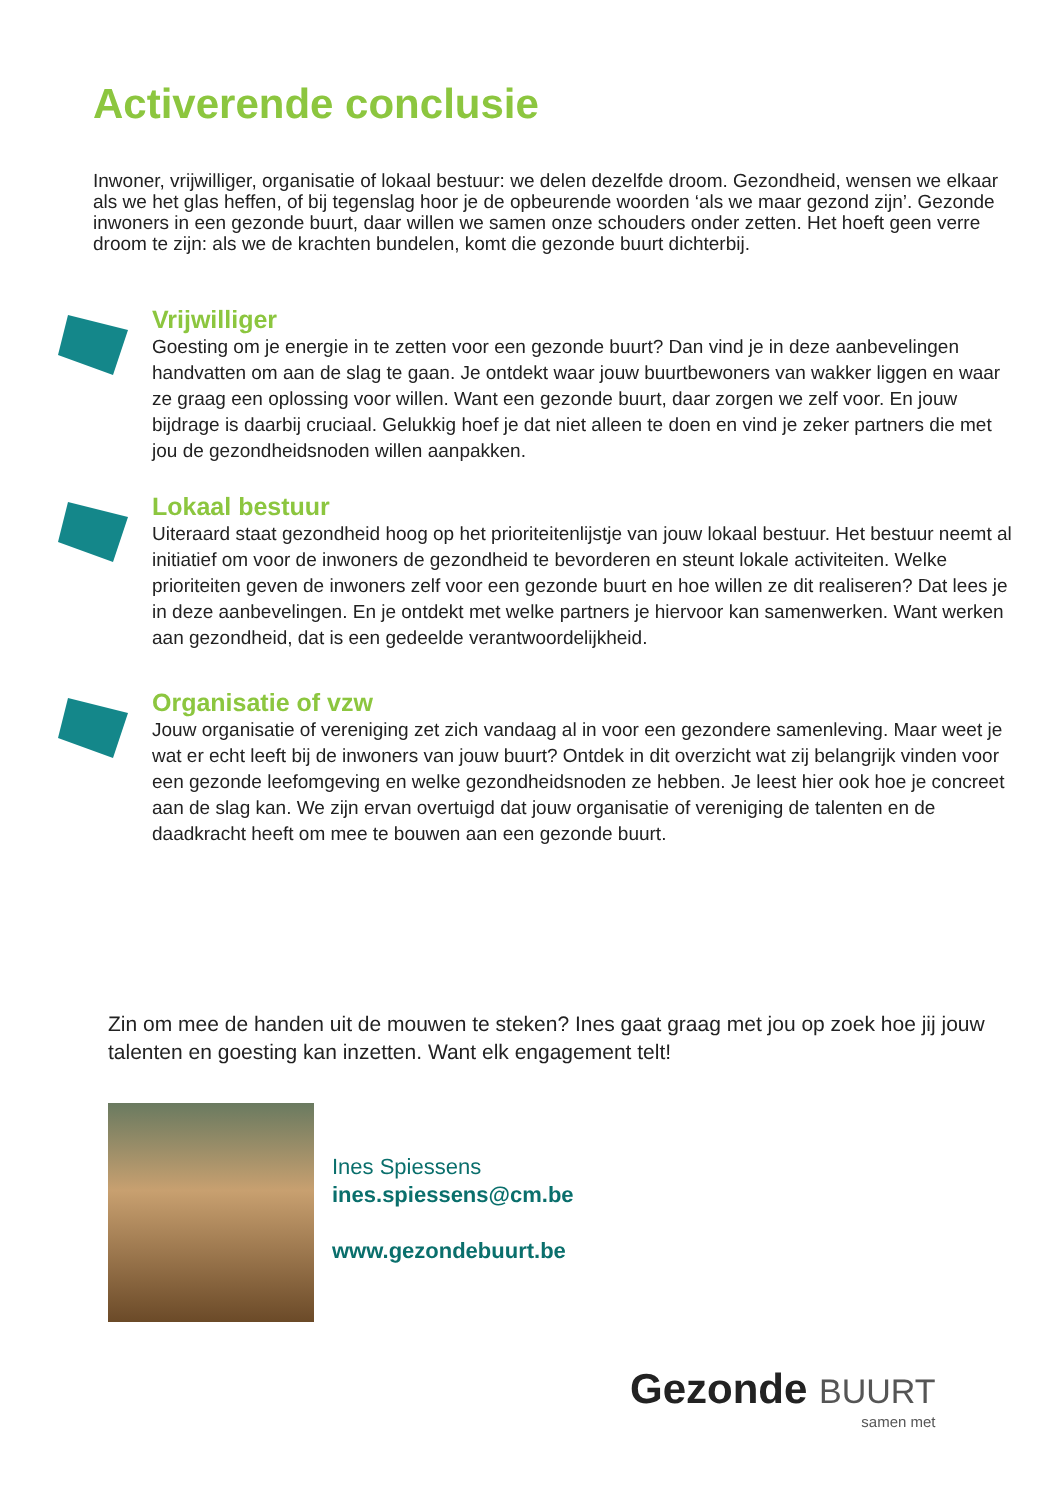Activerende conclusie
Inwoner, vrijwilliger, organisatie of lokaal bestuur: we delen dezelfde droom. Gezondheid, wensen we elkaar als we het glas heffen, of bij tegenslag hoor je de opbeurende woorden ‘als we maar gezond zijn’. Gezonde inwoners in een gezonde buurt, daar willen we samen onze schouders onder zetten. Het hoeft geen verre droom te zijn: als we de krachten bundelen, komt die gezonde buurt dichterbij.
Vrijwilliger
Goesting om je energie in te zetten voor een gezonde buurt? Dan vind je in deze aanbevelingen handvatten om aan de slag te gaan. Je ontdekt waar jouw buurtbewoners van wakker liggen en waar ze graag een oplossing voor willen. Want een gezonde buurt, daar zorgen we zelf voor. En jouw bijdrage is daarbij cruciaal. Gelukkig hoef je dat niet alleen te doen en vind je zeker partners die met jou de gezondheidsnoden willen aanpakken.
Lokaal bestuur
Uiteraard staat gezondheid hoog op het prioriteitenlijstje van jouw lokaal bestuur. Het bestuur neemt al initiatief om voor de inwoners de gezondheid te bevorderen en steunt lokale activiteiten. Welke prioriteiten geven de inwoners zelf voor een gezonde buurt en hoe willen ze dit realiseren? Dat lees je in deze aanbevelingen. En je ontdekt met welke partners je hiervoor kan samenwerken. Want werken aan gezondheid, dat is een gedeelde verantwoordelijkheid.
Organisatie of vzw
Jouw organisatie of vereniging zet zich vandaag al in voor een gezondere samenleving. Maar weet je wat er echt leeft bij de inwoners van jouw buurt? Ontdek in dit overzicht wat zij belangrijk vinden voor een gezonde leefomgeving en welke gezondheidsnoden ze hebben. Je leest hier ook hoe je concreet aan de slag kan. We zijn ervan overtuigd dat jouw organisatie of vereniging de talenten en de daadkracht heeft om mee te bouwen aan een gezonde buurt.
Zin om mee de handen uit de mouwen te steken? Ines gaat graag met jou op zoek hoe jij jouw talenten en goesting kan inzetten. Want elk engagement telt!
Ines Spiessens
ines.spiessens@cm.be
www.gezondebuurt.be
Gezonde BUURT
samen met